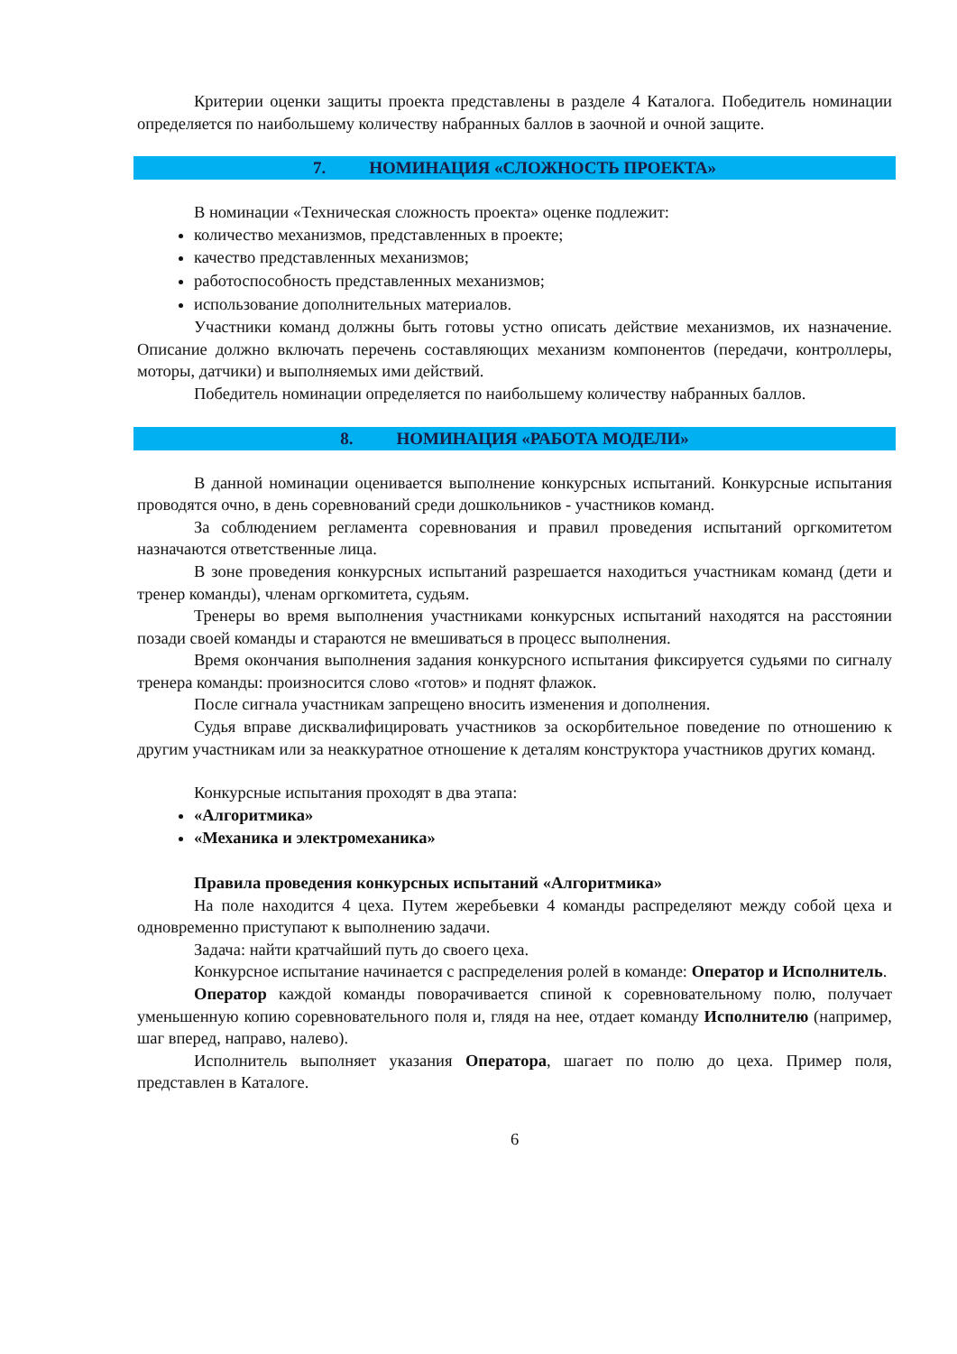Критерии оценки защиты проекта представлены в разделе 4 Каталога. Победитель номинации определяется по наибольшему количеству набранных баллов в заочной и очной защите.
7. НОМИНАЦИЯ «СЛОЖНОСТЬ ПРОЕКТА»
В номинации «Техническая сложность проекта» оценке подлежит:
количество механизмов, представленных в проекте;
качество представленных механизмов;
работоспособность представленных механизмов;
использование дополнительных материалов.
Участники команд должны быть готовы устно описать действие механизмов, их назначение. Описание должно включать перечень составляющих механизм компонентов (передачи, контроллеры, моторы, датчики) и выполняемых ими действий.
Победитель номинации определяется по наибольшему количеству набранных баллов.
8. НОМИНАЦИЯ «РАБОТА МОДЕЛИ»
В данной номинации оценивается выполнение конкурсных испытаний. Конкурсные испытания проводятся очно, в день соревнований среди дошкольников - участников команд.
За соблюдением регламента соревнования и правил проведения испытаний оргкомитетом назначаются ответственные лица.
В зоне проведения конкурсных испытаний разрешается находиться участникам команд (дети и тренер команды), членам оргкомитета, судьям.
Тренеры во время выполнения участниками конкурсных испытаний находятся на расстоянии позади своей команды и стараются не вмешиваться в процесс выполнения.
Время окончания выполнения задания конкурсного испытания фиксируется судьями по сигналу тренера команды: произносится слово «готов» и поднят флажок.
После сигнала участникам запрещено вносить изменения и дополнения.
Судья вправе дисквалифицировать участников за оскорбительное поведение по отношению к другим участникам или за неаккуратное отношение к деталям конструктора участников других команд.
Конкурсные испытания проходят в два этапа:
«Алгоритмика»
«Механика и электромеханика»
Правила проведения конкурсных испытаний «Алгоритмика»
На поле находится 4 цеха. Путем жеребьевки 4 команды распределяют между собой цеха и одновременно приступают к выполнению задачи.
Задача: найти кратчайший путь до своего цеха.
Конкурсное испытание начинается с распределения ролей в команде: Оператор и Исполнитель.
Оператор каждой команды поворачивается спиной к соревновательному полю, получает уменьшенную копию соревновательного поля и, глядя на нее, отдает команду Исполнителю (например, шаг вперед, направо, налево).
Исполнитель выполняет указания Оператора, шагает по полю до цеха. Пример поля, представлен в Каталоге.
6